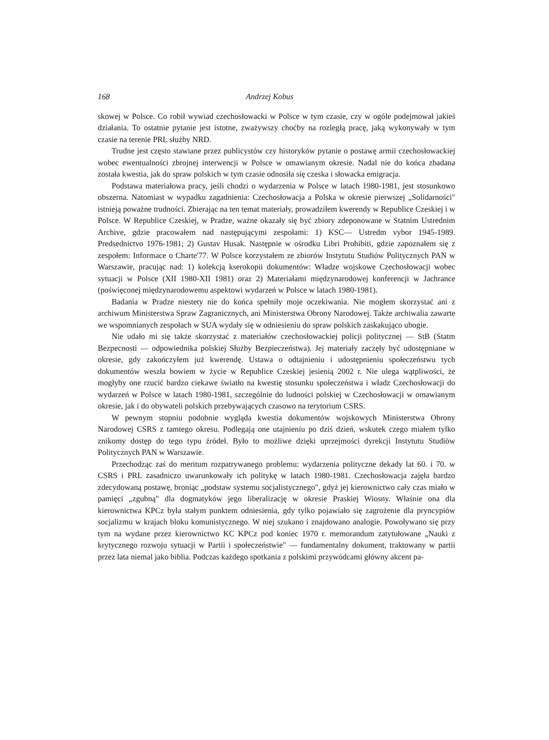168 Andrzej Kobus
skowej w Polsce. Co robił wywiad czechosłowacki w Polsce w tym czasie, czy w ogóle podejmował jakieś działania. To ostatnie pytanie jest istotne, zważywszy choćby na rozległą pracę, jaką wykonywały w tym czasie na terenie PRL służby NRD.
Trudne jest często stawiane przez publicystów czy historyków pytanie o postawę armii czechosłowackiej wobec ewentualności zbrojnej interwencji w Polsce w omawianym okresie. Nadal nie do końca zbadana została kwestia, jak do spraw polskich w tym czasie odnosiła się czeska i słowacka emigracja.
Podstawa materiałowa pracy, jeśli chodzi o wydarzenia w Polsce w latach 1980-1981, jest stosunkowo obszerna. Natomiast w wypadku zagadnienia: Czechosłowacja a Polska w okresie pierwszej „Solidarności" istnieją poważne trudności. Zbierając na ten temat materiały, prowadziłem kwerendy w Republice Czeskiej i w Polsce. W Republice Czeskiej, w Pradze, ważne okazały się być zbiory zdeponowane w Statnim Ustrednim Archive, gdzie pracowałem nad następującymi zespołami: 1) KSC— Ustredm vybor 1945-1989. Predsednictvo 1976-1981; 2) Gustav Husak. Następnie w ośrodku Libri Prohibiti, gdzie zapoznałem się z zespołem: Informace o Charte'77. W Polsce korzystałem ze zbiorów Instytutu Studiów Politycznych PAN w Warszawie, pracując nad: 1) kolekcją kserokopii dokumentów: Władze wojskowe Czechosłowacji wobec sytuacji w Polsce (XII 1980-XII 1981) oraz 2) Materiałami międzynarodowej konferencji w Jachrance (poświęconej międzynarodowemu aspektowi wydarzeń w Polsce w latach 1980-1981).
Badania w Pradze niestety nie do końca spełniły moje oczekiwania. Nie mogłem skorzystać ani z archiwum Ministerstwa Spraw Zagranicznych, ani Ministerstwa Obrony Narodowej. Także archiwalia zawarte we wspomnianych zespołach w SUA wydały się w odniesieniu do spraw polskich zaskakująco ubogie.
Nie udało mi się także skorzystać z materiałów czechosłowackiej policji politycznej — StB (Statm Bezpecnosti — odpowiednika polskiej Służby Bezpieczeństwa). Jej materiały zaczęły być udostępniane w okresie, gdy zakończyłem już kwerendę. Ustawa o odtajnieniu i udostępnieniu społeczeństwu tych dokumentów weszła bowiem w życie w Republice Czeskiej jesienią 2002 r. Nie ulega wątpliwości, że mogłyby one rzucić bardzo ciekawe światło na kwestię stosunku społeczeństwa i władz Czechosłowacji do wydarzeń w Polsce w latach 1980-1981, szczególnie do ludności polskiej w Czechosłowacji w omawianym okresie, jak i do obywateli polskich przebywających czasowo na terytorium CSRS.
W pewnym stopniu podobnie wygląda kwestia dokumentów wojskowych Ministerstwa Obrony Narodowej CSRS z tamtego okresu. Podlegają one utajnieniu po dziś dzień, wskutek czego miałem tylko znikomy dostęp do tego typu źródeł. Było to możliwe dzięki uprzejmości dyrekcji Instytutu Studiów Politycznych PAN w Warszawie.
Przechodząc zaś do meritum rozpatrywanego problemu: wydarzenia polityczne dekady lat 60. i 70. w CSRS i PRL zasadniczo uwarunkowały ich politykę w latach 1980-1981. Czechosłowacja zajęła bardzo zdecydowaną postawę, broniąc „podstaw systemu socjalistycznego", gdyż jej kierownictwo cały czas miało w pamięci „zgubną" dla dogmatyków jego liberalizację w okresie Praskiej Wiosny. Właśnie ona dla kierownictwa KPCz była stałym punktem odniesienia, gdy tylko pojawiało się zagrożenie dla pryncypiów socjalizmu w krajach bloku komunistycznego. W niej szukano i znajdowano analogie. Powoływano się przy tym na wydane przez kierownictwo KC KPCz pod koniec 1970 r. memorandum zatytułowane „Nauki z krytycznego rozwoju sytuacji w Partii i społeczeństwie" — fundamentalny dokument, traktowany w partii przez lata niemal jako biblia. Podczas każdego spotkania z polskimi przywódcami główny akcent pa-